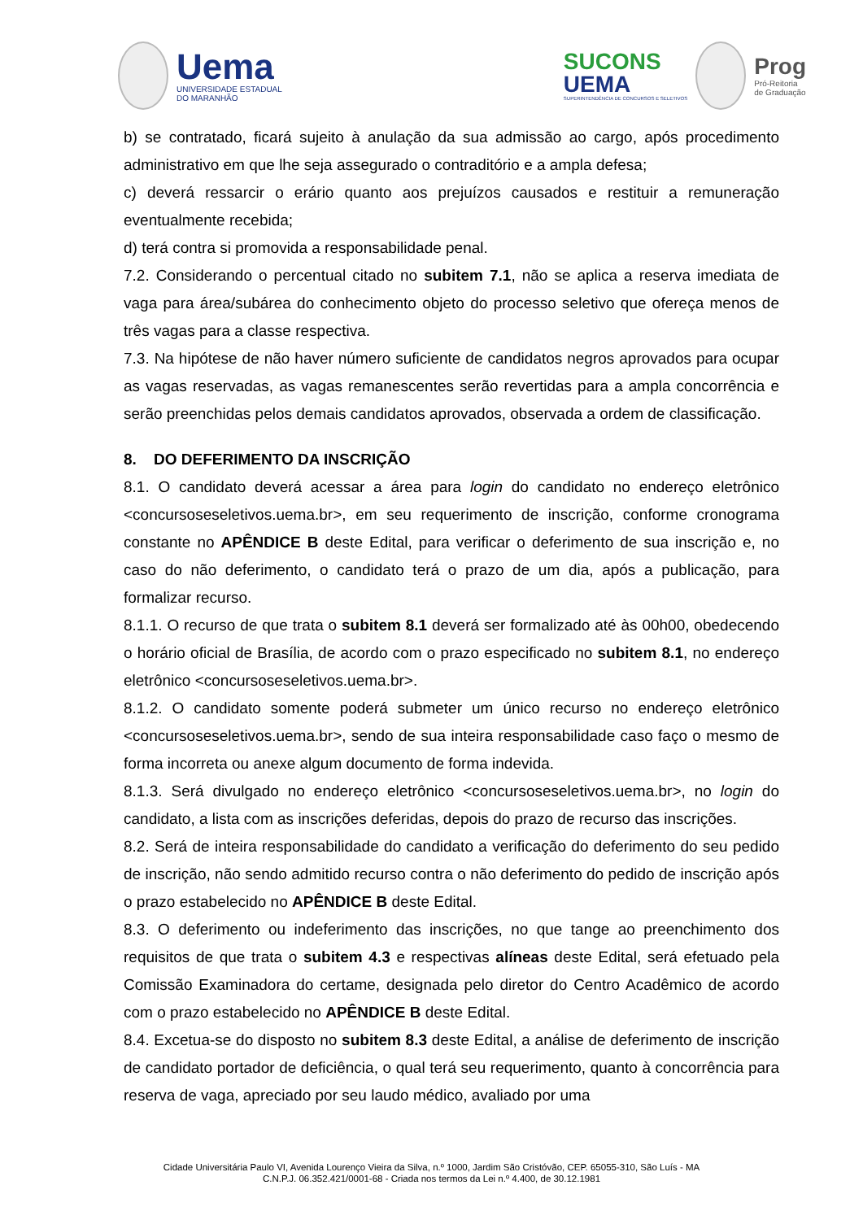Uema
UNIVERSIDADE ESTADUAL
DO MARANHÃO
SUCONS
UEMA
SUPERINTENDÊNCIA DE CONCURSOS E SELETIVOS
Prog
Pró-Reitoria
de Graduação
b) se contratado, ficará sujeito à anulação da sua admissão ao cargo, após procedimento administrativo em que lhe seja assegurado o contraditório e a ampla defesa;
c) deverá ressarcir o erário quanto aos prejuízos causados e restituir a remuneração eventualmente recebida;
d) terá contra si promovida a responsabilidade penal.
7.2. Considerando o percentual citado no subitem 7.1, não se aplica a reserva imediata de vaga para área/subárea do conhecimento objeto do processo seletivo que ofereça menos de três vagas para a classe respectiva.
7.3. Na hipótese de não haver número suficiente de candidatos negros aprovados para ocupar as vagas reservadas, as vagas remanescentes serão revertidas para a ampla concorrência e serão preenchidas pelos demais candidatos aprovados, observada a ordem de classificação.
8. DO DEFERIMENTO DA INSCRIÇÃO
8.1. O candidato deverá acessar a área para login do candidato no endereço eletrônico <concursoseseletivos.uema.br>, em seu requerimento de inscrição, conforme cronograma constante no APÊNDICE B deste Edital, para verificar o deferimento de sua inscrição e, no caso do não deferimento, o candidato terá o prazo de um dia, após a publicação, para formalizar recurso.
8.1.1. O recurso de que trata o subitem 8.1 deverá ser formalizado até às 00h00, obedecendo o horário oficial de Brasília, de acordo com o prazo especificado no subitem 8.1, no endereço eletrônico <concursoseseletivos.uema.br>.
8.1.2. O candidato somente poderá submeter um único recurso no endereço eletrônico <concursoseseletivos.uema.br>, sendo de sua inteira responsabilidade caso faço o mesmo de forma incorreta ou anexe algum documento de forma indevida.
8.1.3. Será divulgado no endereço eletrônico <concursoseseletivos.uema.br>, no login do candidato, a lista com as inscrições deferidas, depois do prazo de recurso das inscrições.
8.2. Será de inteira responsabilidade do candidato a verificação do deferimento do seu pedido de inscrição, não sendo admitido recurso contra o não deferimento do pedido de inscrição após o prazo estabelecido no APÊNDICE B deste Edital.
8.3. O deferimento ou indeferimento das inscrições, no que tange ao preenchimento dos requisitos de que trata o subitem 4.3 e respectivas alíneas deste Edital, será efetuado pela Comissão Examinadora do certame, designada pelo diretor do Centro Acadêmico de acordo com o prazo estabelecido no APÊNDICE B deste Edital.
8.4. Excetua-se do disposto no subitem 8.3 deste Edital, a análise de deferimento de inscrição de candidato portador de deficiência, o qual terá seu requerimento, quanto à concorrência para reserva de vaga, apreciado por seu laudo médico, avaliado por uma
Cidade Universitária Paulo VI, Avenida Lourenço Vieira da Silva, n.º 1000, Jardim São Cristóvão, CEP. 65055-310, São Luís - MA
C.N.P.J. 06.352.421/0001-68 - Criada nos termos da Lei n.º 4.400, de 30.12.1981